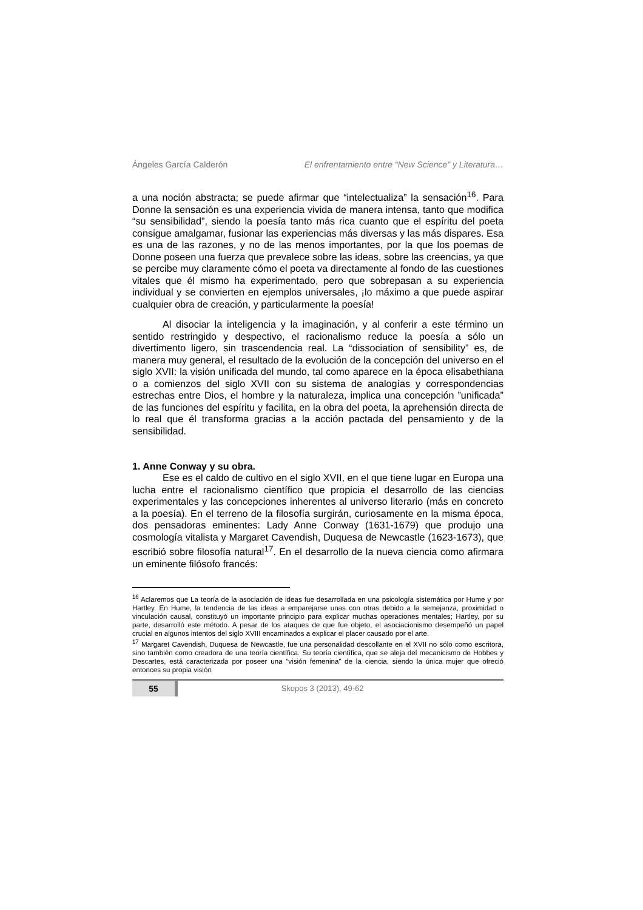Ángeles García Calderón El enfrentamiento entre “New Science” y Literatura…
a una noción abstracta; se puede afirmar que “intelectualiza” la sensación<sup>16</sup>. Para Donne la sensación es una experiencia vivida de manera intensa, tanto que modifica “su sensibilidad”, siendo la poesía tanto más rica cuanto que el espíritu del poeta consigue amalgamar, fusionar las experiencias más diversas y las más dispares. Esa es una de las razones, y no de las menos importantes, por la que los poemas de Donne poseen una fuerza que prevalece sobre las ideas, sobre las creencias, ya que se percibe muy claramente cómo el poeta va directamente al fondo de las cuestiones vitales que él mismo ha experimentado, pero que sobrepasan a su experiencia individual y se convierten en ejemplos universales, ¡lo máximo a que puede aspirar cualquier obra de creación, y particularmente la poesía!
Al disociar la inteligencia y la imaginación, y al conferir a este término un sentido restringido y despectivo, el racionalismo reduce la poesía a sólo un divertimento ligero, sin trascendencia real. La “dissociation of sensibility” es, de manera muy general, el resultado de la evolución de la concepción del universo en el siglo XVII: la visión unificada del mundo, tal como aparece en la época elisabethiana o a comienzos del siglo XVII con su sistema de analogías y correspondencias estrechas entre Dios, el hombre y la naturaleza, implica una concepción ”unificada” de las funciones del espíritu y facilita, en la obra del poeta, la aprehensión directa de lo real que él transforma gracias a la acción pactada del pensamiento y de la sensibilidad.
1. Anne Conway y su obra.
Ese es el caldo de cultivo en el siglo XVII, en el que tiene lugar en Europa una lucha entre el racionalismo científico que propicia el desarrollo de las ciencias experimentales y las concepciones inherentes al universo literario (más en concreto a la poesía). En el terreno de la filosofía surgirán, curiosamente en la misma época, dos pensadoras eminentes: Lady Anne Conway (1631-1679) que produjo una cosmología vitalista y Margaret Cavendish, Duquesa de Newcastle (1623-1673), que escribió sobre filosofía natural<sup>17</sup>. En el desarrollo de la nueva ciencia como afirmara un eminente filósofo francés:
<sup>16</sup> Aclaremos que La teoría de la asociación de ideas fue desarrollada en una psicología sistemática por Hume y por Hartley. En Hume, la tendencia de las ideas a emparejarse unas con otras debido a la semejanza, proximidad o vinculación causal, constituyó un importante principio para explicar muchas operaciones mentales; Hartley, por su parte, desarrolló este método. A pesar de los ataques de que fue objeto, el asociacionismo desempeñó un papel crucial en algunos intentos del siglo XVIII encaminados a explicar el placer causado por el arte.
<sup>17</sup> Margaret Cavendish, Duquesa de Newcastle, fue una personalidad descollante en el XVII no sólo como escritora, sino también como creadora de una teoría científica. Su teoría científica, que se aleja del mecanicismo de Hobbes y Descartes, está caracterizada por poseer una “visión femenina” de la ciencia, siendo la única mujer que ofreció entonces su propia visión
55
Skopos 3 (2013), 49-62